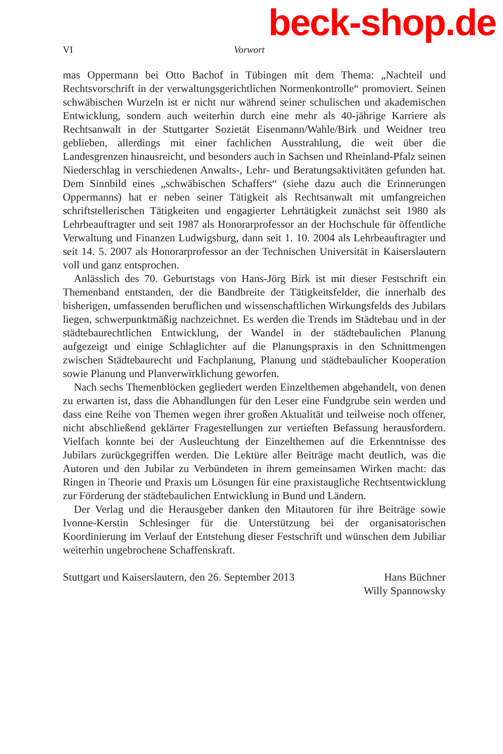beck-shop.de
VI Vorwort
mas Oppermann bei Otto Bachof in Tübingen mit dem Thema: „Nachteil und Rechtsvorschrift in der verwaltungsgerichtlichen Normenkontrolle“ promoviert. Seinen schwäbischen Wurzeln ist er nicht nur während seiner schulischen und akademischen Entwicklung, sondern auch weiterhin durch eine mehr als 40-jährige Karriere als Rechtsanwalt in der Stuttgarter Sozietät Eisenmann/Wahle/Birk und Weidner treu geblieben, allerdings mit einer fachlichen Ausstrahlung, die weit über die Landesgrenzen hinausreicht, und besonders auch in Sachsen und Rheinland-Pfalz seinen Niederschlag in verschiedenen Anwalts-, Lehr- und Beratungsaktivitäten gefunden hat. Dem Sinnbild eines „schwäbischen Schaffers“ (siehe dazu auch die Erinnerungen Oppermanns) hat er neben seiner Tätigkeit als Rechtsanwalt mit umfangreichen schriftstellerischen Tätigkeiten und engagierter Lehrtätigkeit zunächst seit 1980 als Lehrbeauftragter und seit 1987 als Honorarprofessor an der Hochschule für öffentliche Verwaltung und Finanzen Ludwigsburg, dann seit 1. 10. 2004 als Lehrbeauftragter und seit 14. 5. 2007 als Honorarprofessor an der Technischen Universität in Kaiserslautern voll und ganz entsprochen.
Anlässlich des 70. Geburtstags von Hans-Jörg Birk ist mit dieser Festschrift ein Themenband entstanden, der die Bandbreite der Tätigkeitsfelder, die innerhalb des bisherigen, umfassenden beruflichen und wissenschaftlichen Wirkungsfelds des Jubilars liegen, schwerpunktmäßig nachzeichnet. Es werden die Trends im Städtebau und in der städtebaurechtlichen Entwicklung, der Wandel in der städtebaulichen Planung aufgezeigt und einige Schlaglichter auf die Planungspraxis in den Schnittmengen zwischen Städtebaurecht und Fachplanung, Planung und städtebaulicher Kooperation sowie Planung und Planverwirklichung geworfen.
Nach sechs Themenblöcken gegliedert werden Einzelthemen abgehandelt, von denen zu erwarten ist, dass die Abhandlungen für den Leser eine Fundgrube sein werden und dass eine Reihe von Themen wegen ihrer großen Aktualität und teilweise noch offener, nicht abschließend geklärter Fragestellungen zur vertieften Befassung herausfordern. Vielfach konnte bei der Ausleuchtung der Einzelthemen auf die Erkenntnisse des Jubilars zurückgegriffen werden. Die Lektüre aller Beiträge macht deutlich, was die Autoren und den Jubilar zu Verbündeten in ihrem gemeinsamen Wirken macht: das Ringen in Theorie und Praxis um Lösungen für eine praxistaugliche Rechtsentwicklung zur Förderung der städtebaulichen Entwicklung in Bund und Ländern.
Der Verlag und die Herausgeber danken den Mitautoren für ihre Beiträge sowie Ivonne-Kerstin Schlesinger für die Unterstützung bei der organisatorischen Koordinierung im Verlauf der Entstehung dieser Festschrift und wünschen dem Jubiliar weiterhin ungebrochene Schaffenskraft.
Stuttgart und Kaiserslautern, den 26. September 2013 Hans Büchner
Willy Spannowsky